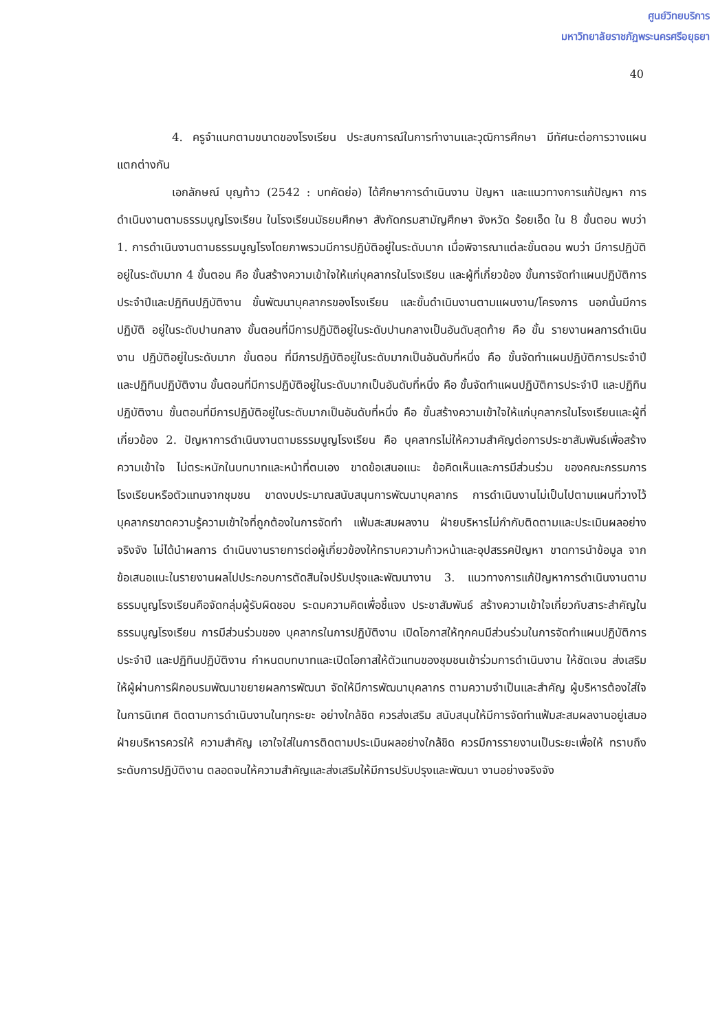ศูนย์วิทยบริการ
มหาวิทยาลัยราชภัฏพระนครศรีอยุธยา
40
4. ครูจำแนกตามขนาดของโรงเรียน ประสบการณ์ในการทำงานและวุฒิการศึกษา มีทัศนะต่อการวางแผนแตกต่างกัน
เอกลักษณ์ บุญท้าว (2542 : บทคัดย่อ) ได้ศึกษาการดำเนินงาน ปัญหา และแนวทางการแก้ปัญหา การดำเนินงานตามธรรมนูญโรงเรียน ในโรงเรียนมัธยมศึกษา สังกัดกรมสามัญศึกษา จังหวัด ร้อยเอ็ด ใน 8 ขั้นตอน พบว่า 1. การดำเนินงานตามธรรมนูญโรงโดยภาพรวมมีการปฏิบัติอยู่ในระดับมาก เมื่อพิจารณาแต่ละขั้นตอน พบว่า มีการปฏิบัติอยู่ในระดับมาก 4 ขั้นตอน คือ ขั้นสร้างความเข้าใจให้แก่บุคลากรในโรงเรียน และผู้ที่เกี่ยวข้อง ขั้นการจัดทำแผนปฏิบัติการประจำปีและปฏิทินปฏิบัติงาน ขั้นพัฒนาบุคลากรของโรงเรียน และขั้นดำเนินงานตามแผนงาน/โครงการ นอกนั้นมีการปฏิบัติ อยู่ในระดับปานกลาง ขั้นตอนที่มีการปฏิบัติอยู่ในระดับปานกลางเป็นอันดับสุดท้าย คือ ขั้น รายงานผลการดำเนินงาน ปฏิบัติอยู่ในระดับมาก ขั้นตอน ที่มีการปฏิบัติอยู่ในระดับมากเป็นอันดับที่หนึ่ง คือ ขั้นจัดทำแผนปฏิบัติการประจำปี และปฏิทินปฏิบัติงาน ขั้นตอนที่มีการปฏิบัติอยู่ในระดับมากเป็นอันดับที่หนึ่ง คือ ขั้นจัดทำแผนปฏิบัติการประจำปี และปฏิทินปฏิบัติงาน ขั้นตอนที่มีการปฏิบัติอยู่ในระดับมากเป็นอันดับที่หนึ่ง คือ ขั้นสร้างความเข้าใจให้แก่บุคลากรในโรงเรียนและผู้ที่เกี่ยวข้อง 2. ปัญหาการดำเนินงานตามธรรมนูญโรงเรียน คือ บุคลากรไม่ให้ความสำคัญต่อการประชาสัมพันธ์เพื่อสร้าง ความเข้าใจ ไม่ตระหนักในบทบาทและหน้าที่ตนเอง ขาดข้อเสนอแนะ ข้อคิดเห็นและการมีส่วนร่วม ของคณะกรรมการโรงเรียนหรือตัวแทนจากชุมชน ขาดงบประมาณสนับสนุนการพัฒนาบุคลากร การดำเนินงานไม่เป็นไปตามแผนที่วางไว้ บุคลากรขาดความรู้ความเข้าใจที่ถูกต้องในการจัดทำ แฟ้มสะสมผลงาน ฝ่ายบริหารไม่กำกับติดตามและประเมินผลอย่างจริงจัง ไม่ได้นำผลการ ดำเนินงานรายการต่อผู้เกี่ยวข้องให้ทราบความก้าวหน้าและอุปสรรคปัญหา ขาดการนำข้อมูล จากข้อเสนอแนะในรายงานผลไปประกอบการตัดสินใจปรับปรุงและพัฒนางาน 3. แนวทางการแก้ปัญหาการดำเนินงานตามธรรมนูญโรงเรียนคือจัดกลุ่มผู้รับผิดชอบ ระดมความคิดเพื่อชี้แจง ประชาสัมพันธ์ สร้างความเข้าใจเกี่ยวกับสาระสำคัญในธรรมนูญโรงเรียน การมีส่วนร่วมของ บุคลากรในการปฏิบัติงาน เปิดโอกาสให้ทุกคนมีส่วนร่วมในการจัดทำแผนปฏิบัติการประจำปี และปฏิทินปฏิบัติงาน กำหนดบทบาทและเปิดโอกาสให้ตัวแทนของชุมชนเข้าร่วมการดำเนินงาน ให้ชัดเจน ส่งเสริมให้ผู้ผ่านการฝึกอบรมพัฒนาขยายผลการพัฒนา จัดให้มีการพัฒนาบุคลากร ตามความจำเป็นและสำคัญ ผู้บริหารต้องใส่ใจในการนิเทศ ติดตามการดำเนินงานในทุกระยะ อย่างใกล้ชิด ควรส่งเสริม สนับสนุนให้มีการจัดทำแฟ้มสะสมผลงานอยู่เสมอ ฝ่ายบริหารควรให้ ความสำคัญ เอาใจใส่ในการติดตามประเมินผลอย่างใกล้ชิด ควรมีการรายงานเป็นระยะเพื่อให้ ทราบถึงระดับการปฏิบัติงาน ตลอดจนให้ความสำคัญและส่งเสริมให้มีการปรับปรุงและพัฒนา งานอย่างจริงจัง